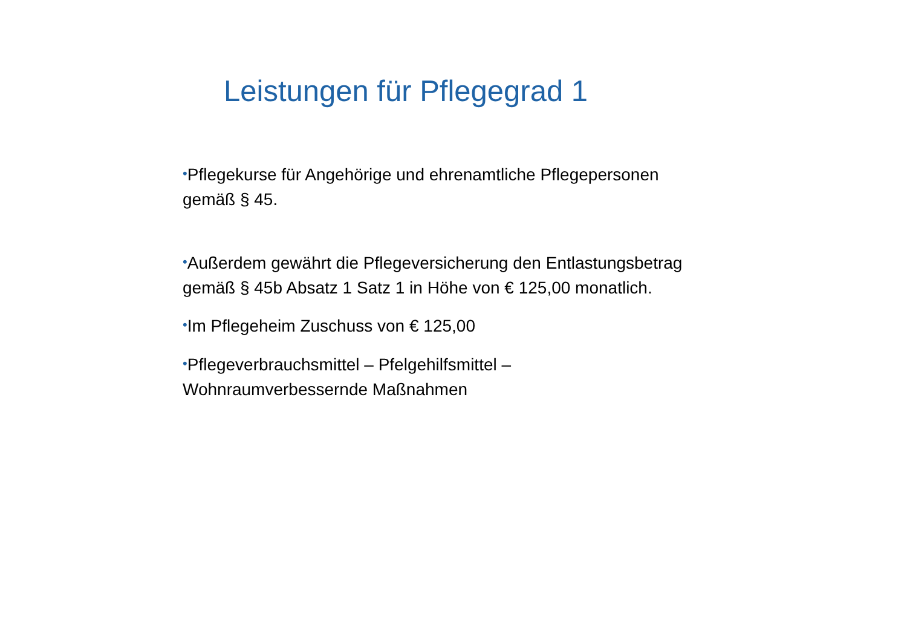Leistungen für Pflegegrad 1
•Pflegekurse für Angehörige und ehrenamtliche Pflegepersonen gemäß § 45.
•Außerdem gewährt die Pflegeversicherung den Entlastungsbetrag gemäß § 45b Absatz 1 Satz 1 in Höhe von € 125,00 monatlich.
•Im Pflegeheim Zuschuss von € 125,00
•Pflegeverbrauchsmittel – Pfelgehilfsmittel –
Wohnraumverbessernde Maßnahmen